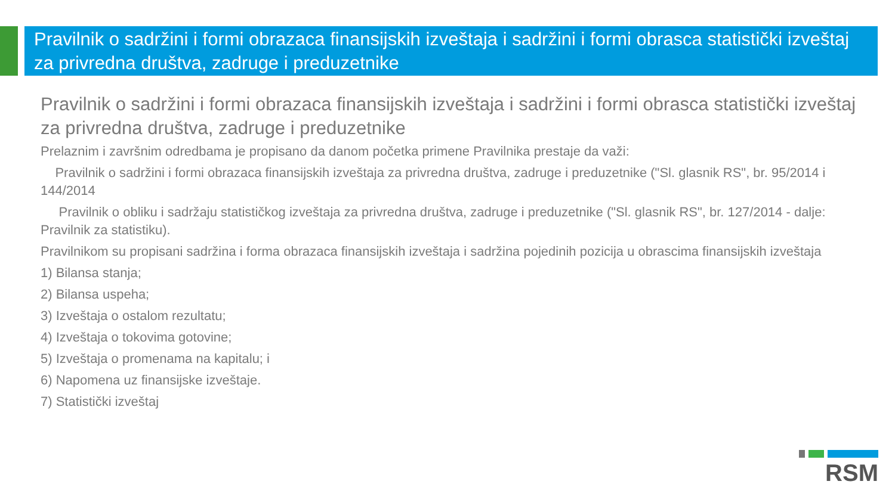Pravilnik o sadržini i formi obrazaca finansijskih izveštaja i sadržini i formi obrasca statistički izveštaj za privredna društva, zadruge i preduzetnike
Pravilnik o sadržini i formi obrazaca finansijskih izveštaja i sadržini i formi obrasca statistički izveštaj za privredna društva, zadruge i preduzetnike
Prelaznim i završnim odredbama je propisano da danom početka primene Pravilnika prestaje da važi:
Pravilnik o sadržini i formi obrazaca finansijskih izveštaja za privredna društva, zadruge i preduzetnike ("Sl. glasnik RS", br. 95/2014 i 144/2014
Pravilnik o obliku i sadržaju statističkog izveštaja za privredna društva, zadruge i preduzetnike ("Sl. glasnik RS", br. 127/2014 - dalje: Pravilnik za statistiku).
Pravilnikom su propisani sadržina i forma obrazaca finansijskih izveštaja i sadržina pojedinih pozicija u obrascima finansijskih izveštaja
1) Bilansa stanja;
2) Bilansa uspeha;
3) Izveštaja o ostalom rezultatu;
4) Izveštaja o tokovima gotovine;
5) Izveštaja o promenama na kapitalu; i
6) Napomena uz finansijske izveštaje.
7) Statistički izveštaj
RSM